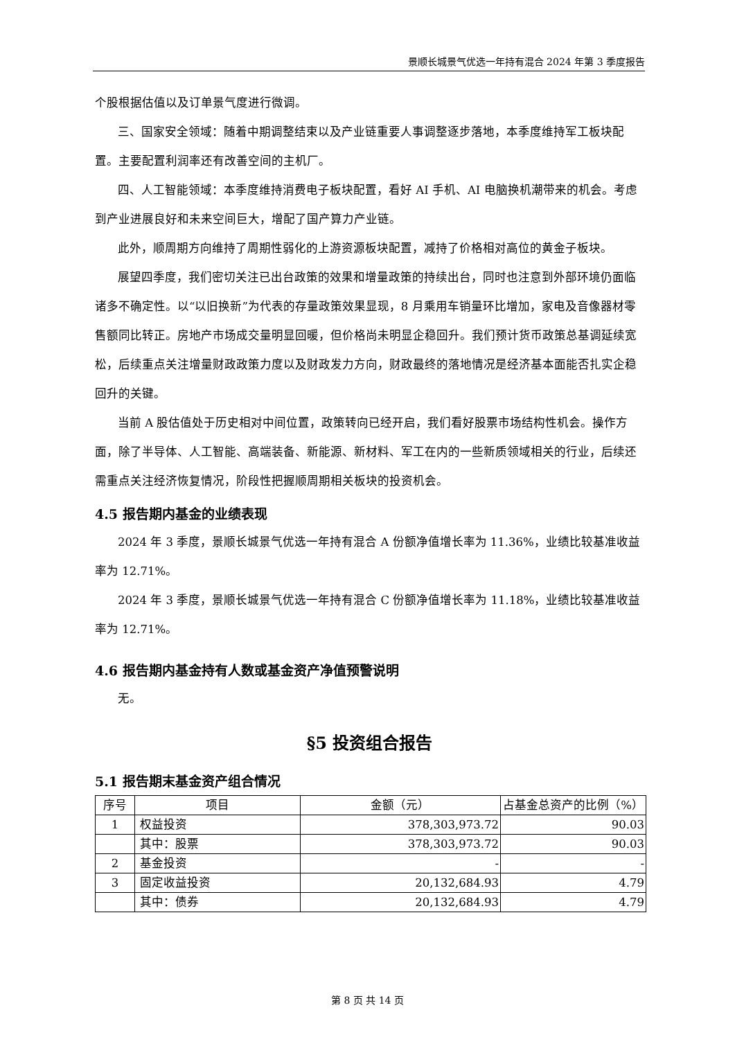景顺长城景气优选一年持有混合 2024 年第 3 季度报告
个股根据估值以及订单景气度进行微调。
三、国家安全领域：随着中期调整结束以及产业链重要人事调整逐步落地，本季度维持军工板块配置。主要配置利润率还有改善空间的主机厂。
四、人工智能领域：本季度维持消费电子板块配置，看好 AI 手机、AI 电脑换机潮带来的机会。考虑到产业进展良好和未来空间巨大，增配了国产算力产业链。
此外，顺周期方向维持了周期性弱化的上游资源板块配置，减持了价格相对高位的黄金子板块。
展望四季度，我们密切关注已出台政策的效果和增量政策的持续出台，同时也注意到外部环境仍面临诸多不确定性。以“以旧换新”为代表的存量政策效果显现，8 月乘用车销量环比增加，家电及音像器材零售额同比转正。房地产市场成交量明显回暖，但价格尚未明显企稳回升。我们预计货币政策总基调延续宽松，后续重点关注增量财政政策力度以及财政发力方向，财政最终的落地情况是经济基本面能否扎实企稳回升的关键。
当前 A 股估值处于历史相对中间位置，政策转向已经开启，我们看好股票市场结构性机会。操作方面，除了半导体、人工智能、高端装备、新能源、新材料、军工在内的一些新质领域相关的行业，后续还需重点关注经济恢复情况，阶段性把握顺周期相关板块的投资机会。
4.5 报告期内基金的业绩表现
2024 年 3 季度，景顺长城景气优选一年持有混合 A 份额净值增长率为 11.36%，业绩比较基准收益率为 12.71%。
2024 年 3 季度，景顺长城景气优选一年持有混合 C 份额净值增长率为 11.18%，业绩比较基准收益率为 12.71%。
4.6 报告期内基金持有人数或基金资产净值预警说明
无。
§5 投资组合报告
5.1 报告期末基金资产组合情况
| 序号 | 项目 | 金额（元） | 占基金总资产的比例（%） |
| --- | --- | --- | --- |
| 1 | 权益投资 | 378,303,973.72 | 90.03 |
| | 其中：股票 | 378,303,973.72 | 90.03 |
| 2 | 基金投资 | - | - |
| 3 | 固定收益投资 | 20,132,684.93 | 4.79 |
| | 其中：债券 | 20,132,684.93 | 4.79 |
第 8 页 共 14 页